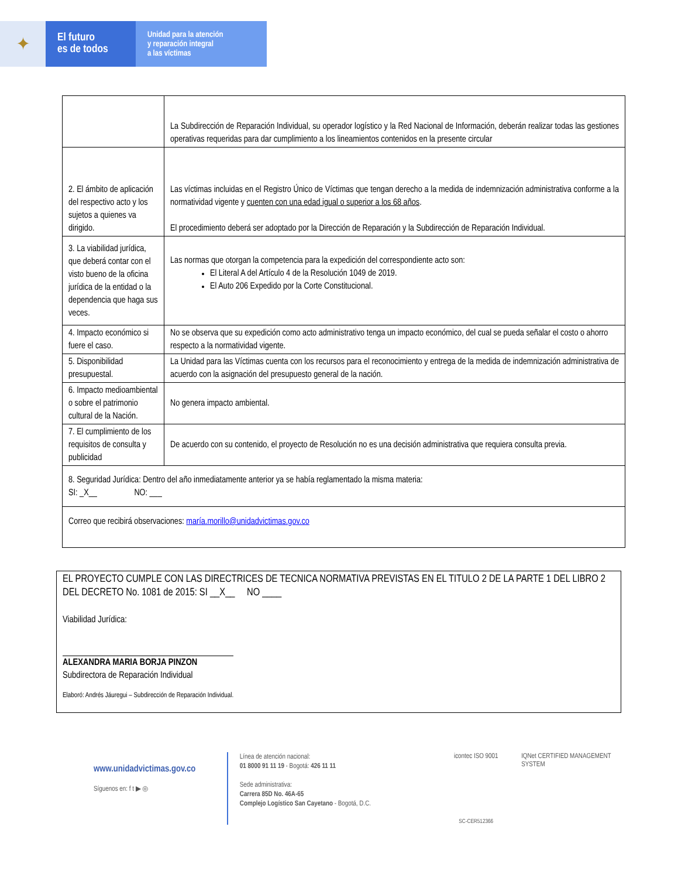✦
El futuro
es de todos
Unidad para la atención
y reparación integral
a las víctimas
| | La Subdirección de Reparación Individual, su operador logístico y la Red Nacional de Información, deberán realizar todas las gestiones operativas requeridas para dar cumplimiento a los lineamientos contenidos en la presente circular |
| 2. El ámbito de aplicación del respectivo acto y los sujetos a quienes va dirigido. | Las víctimas incluidas en el Registro Único de Víctimas que tengan derecho a la medida de indemnización administrativa conforme a la normatividad vigente y cuenten con una edad igual o superior a los 68 años . El procedimiento deberá ser adoptado por la Dirección de Reparación y la Subdirección de Reparación Individual. |
| 3. La viabilidad jurídica, que deberá contar con el visto bueno de la oficina jurídica de la entidad o la dependencia que haga sus veces. | Las normas que otorgan la competencia para la expedición del correspondiente acto son: El Literal A del Artículo 4 de la Resolución 1049 de 2019. El Auto 206 Expedido por la Corte Constitucional. |
| 4. Impacto económico si fuere el caso. | No se observa que su expedición como acto administrativo tenga un impacto económico, del cual se pueda señalar el costo o ahorro respecto a la normatividad vigente. |
| 5. Disponibilidad presupuestal. | La Unidad para las Víctimas cuenta con los recursos para el reconocimiento y entrega de la medida de indemnización administrativa de acuerdo con la asignación del presupuesto general de la nación. |
| 6. Impacto medioambiental o sobre el patrimonio cultural de la Nación. | No genera impacto ambiental. |
| 7. El cumplimiento de los requisitos de consulta y publicidad | De acuerdo con su contenido, el proyecto de Resolución no es una decisión administrativa que requiera consulta previa. |
| 8. Seguridad Jurídica: Dentro del año inmediatamente anterior ya se había reglamentado la misma materia: SI: _X__ NO: ___ | |
| Correo que recibirá observaciones: maría.morillo@unidadvictimas.gov.co | |
EL PROYECTO CUMPLE CON LAS DIRECTRICES DE TECNICA NORMATIVA PREVISTAS EN EL TITULO 2 DE LA PARTE 1 DEL LIBRO 2 DEL DECRETO No. 1081 de 2015: SI __X__ NO ____
Viabilidad Jurídica:
ALEXANDRA MARIA BORJA PINZON
Subdirectora de Reparación Individual
Elaboró: Andrés Jáuregui – Subdirección de Reparación Individual.
www.unidadvictimas.gov.co
Síguenos en: f t ▶ ◎
Línea de atención nacional:
01 8000 91 11 19 - Bogotá: 426 11 11
Sede administrativa:
Carrera 85D No. 46A-65
Complejo Logístico San Cayetano - Bogotá, D.C.
icontec ISO 9001
SC-CER512366
IQNet CERTIFIED MANAGEMENT SYSTEM